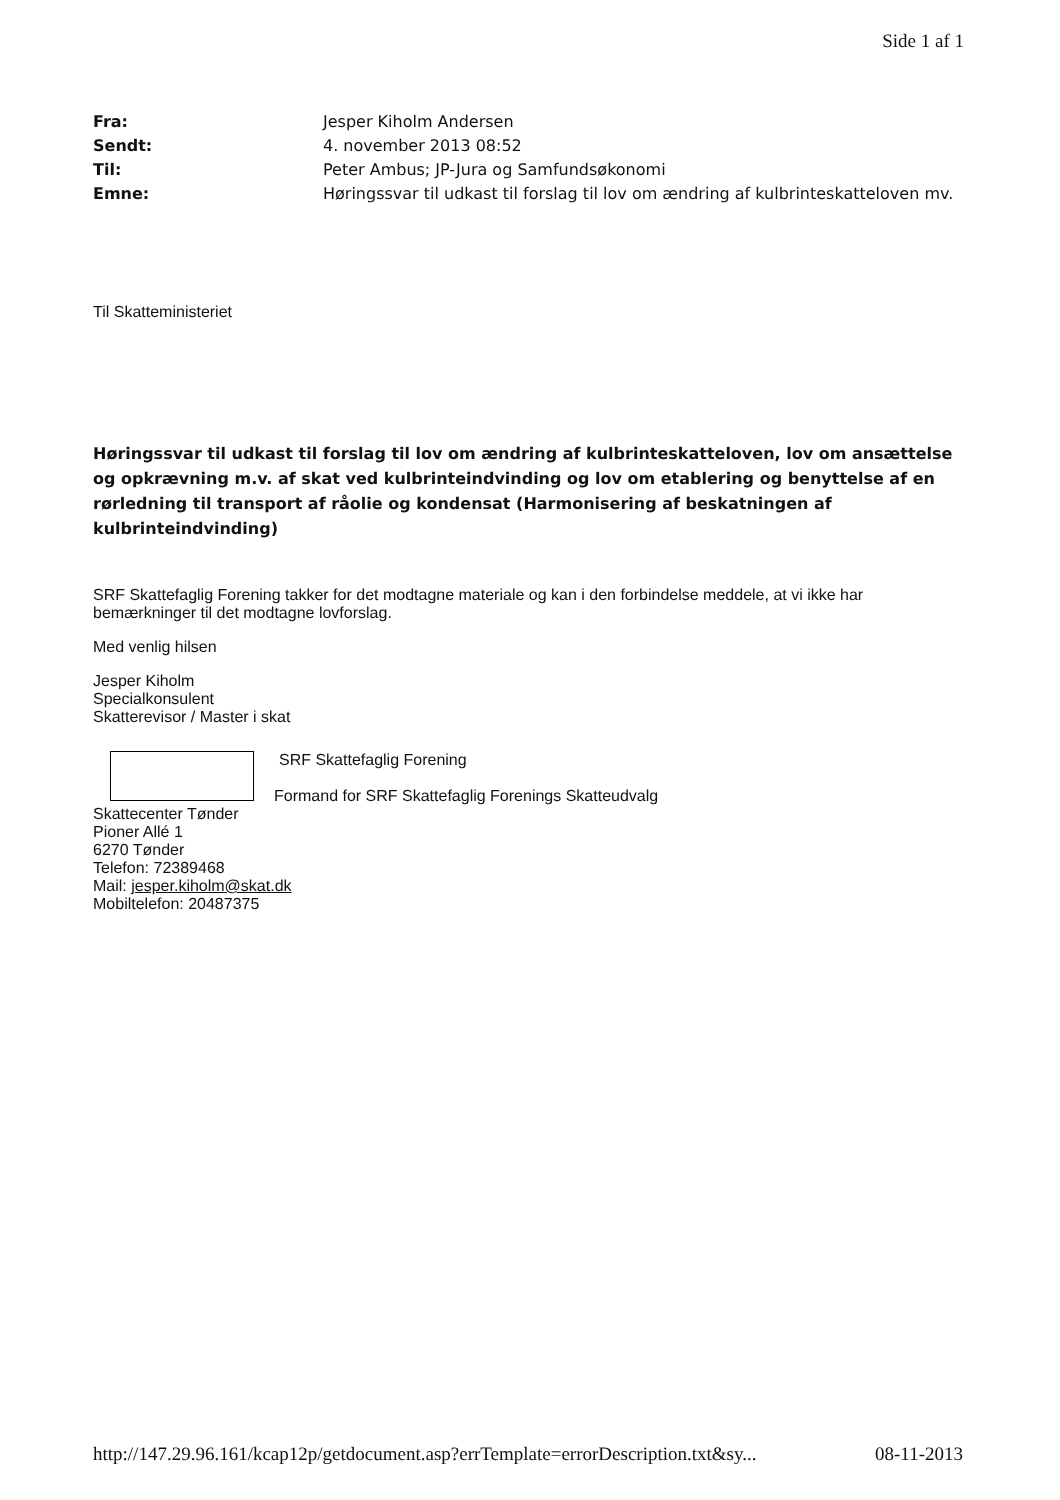Side 1 af 1
Fra: Jesper Kiholm Andersen
Sendt: 4. november 2013 08:52
Til: Peter Ambus; JP-Jura og Samfundsøkonomi
Emne: Høringssvar til udkast til forslag til lov om ændring af kulbrinteskatteloven mv.
Til Skatteministeriet
Høringssvar til udkast til forslag til lov om ændring af kulbrinteskatteloven, lov om ansættelse og opkrævning m.v. af skat ved kulbrinteindvinding og lov om etablering og benyttelse af en rørledning til transport af råolie og kondensat (Harmonisering af beskatningen af kulbrinteindvinding)
SRF Skattefaglig Forening takker for det modtagne materiale og kan i den forbindelse meddele, at vi ikke har bemærkninger til det modtagne lovforslag.
Med venlig hilsen
Jesper Kiholm
Specialkonsulent
Skatterevisor / Master i skat
SRF Skattefaglig Forening
Formand for SRF Skattefaglig Forenings Skatteudvalg
Skattecenter Tønder
Pioner Allé 1
6270 Tønder
Telefon: 72389468
Mail: jesper.kiholm@skat.dk
Mobiltelefon: 20487375
http://147.29.96.161/kcap12p/getdocument.asp?errTemplate=errorDescription.txt&sy... 08-11-2013